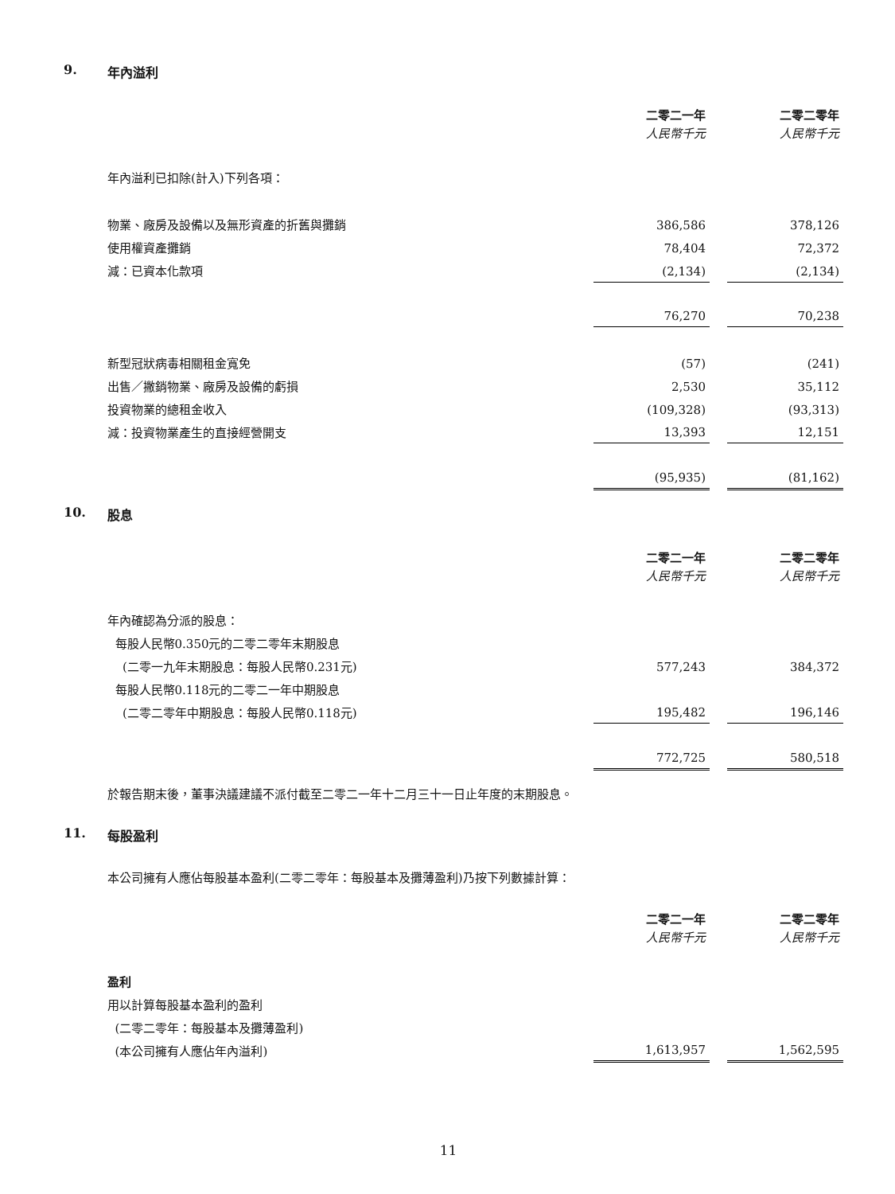9. 年內溢利
| | 二零二一年 | | 二零二零年 |
| | 人民幣千元 | | 人民幣千元 |
| 年內溢利已扣除(計入)下列各項： | | | |
| 物業、廠房及設備以及無形資產的折舊與攤銷 | 386,586 | | 378,126 |
| 使用權資產攤銷 | 78,404 | | 72,372 |
| 減：已資本化款項 | (2,134) | | (2,134) |
| | 76,270 | | 70,238 |
| 新型冠狀病毒相關租金寬免 | (57) | | (241) |
| 出售／撇銷物業、廠房及設備的虧損 | 2,530 | | 35,112 |
| 投資物業的總租金收入 | (109,328) | | (93,313) |
| 減：投資物業產生的直接經營開支 | 13,393 | | 12,151 |
| | (95,935) | | (81,162) |
10. 股息
| | 二零二一年 | | 二零二零年 |
| | 人民幣千元 | | 人民幣千元 |
| 年內確認為分派的股息： | | | |
| 每股人民幣0.350元的二零二零年末期股息 | | | |
| (二零一九年末期股息：每股人民幣0.231元) | 577,243 | | 384,372 |
| 每股人民幣0.118元的二零二一年中期股息 | | | |
| (二零二零年中期股息：每股人民幣0.118元) | 195,482 | | 196,146 |
| | 772,725 | | 580,518 |
於報告期末後，董事決議建議不派付截至二零二一年十二月三十一日止年度的末期股息。
11. 每股盈利
本公司擁有人應佔每股基本盈利(二零二零年：每股基本及攤薄盈利)乃按下列數據計算：
| | 二零二一年 | | 二零二零年 |
| | 人民幣千元 | | 人民幣千元 |
| 盈利 | | | |
| 用以計算每股基本盈利的盈利 | | | |
| (二零二零年：每股基本及攤薄盈利) | | | |
| (本公司擁有人應佔年內溢利) | 1,613,957 | | 1,562,595 |
11